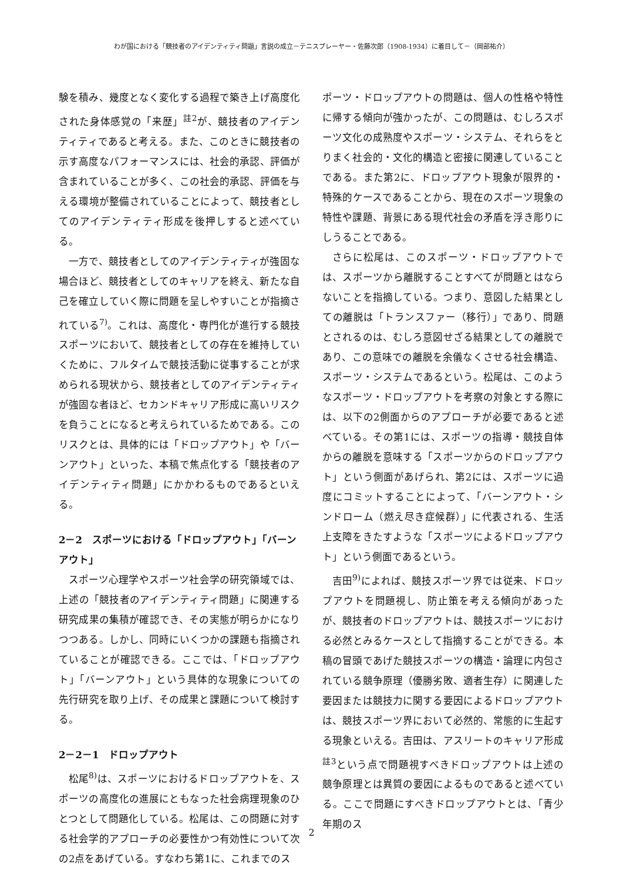わが国における「競技者のアイデンティティ問題」言説の成立－テニスプレーヤー・佐藤次郎（1908-1934）に着目して－（岡部祐介）
験を積み、幾度となく変化する過程で築き上げ高度化された身体感覚の「来歴」<sup>註2</sup>が、競技者のアイデンティティであると考える。また、このときに競技者の示す高度なパフォーマンスには、社会的承認、評価が含まれていることが多く、この社会的承認、評価を与える環境が整備されていることによって、競技者としてのアイデンティティ形成を後押しすると述べている。
一方で、競技者としてのアイデンティティが強固な場合ほど、競技者としてのキャリアを終え、新たな自己を確立していく際に問題を呈しやすいことが指摘されている<sup>7)</sup>。これは、高度化・専門化が進行する競技スポーツにおいて、競技者としての存在を維持していくために、フルタイムで競技活動に従事することが求められる現状から、競技者としてのアイデンティティが強固な者ほど、セカンドキャリア形成に高いリスクを負うことになると考えられているためである。このリスクとは、具体的には「ドロップアウト」や「バーンアウト」といった、本稿で焦点化する「競技者のアイデンティティ問題」にかかわるものであるといえる。
2－2　スポーツにおける「ドロップアウト」「バーンアウト」
スポーツ心理学やスポーツ社会学の研究領域では、上述の「競技者のアイデンティティ問題」に関連する研究成果の集積が確認でき、その実態が明らかになりつつある。しかし、同時にいくつかの課題も指摘されていることが確認できる。ここでは、「ドロップアウト」「バーンアウト」という具体的な現象についての先行研究を取り上げ、その成果と課題について検討する。
2－2－1　ドロップアウト
松尾<sup>8)</sup>は、スポーツにおけるドロップアウトを、スポーツの高度化の進展にともなった社会病理現象のひとつとして問題化している。松尾は、この問題に対する社会学的アプローチの必要性かつ有効性について次の2点をあげている。すなわち第1に、これまでのス
ポーツ・ドロップアウトの問題は、個人の性格や特性に帰する傾向が強かったが、この問題は、むしろスポーツ文化の成熟度やスポーツ・システム、それらをとりまく社会的・文化的構造と密接に関連していることである。また第2に、ドロップアウト現象が限界的・特殊的ケースであることから、現在のスポーツ現象の特性や課題、背景にある現代社会の矛盾を浮き彫りにしうることである。
さらに松尾は、このスポーツ・ドロップアウトでは、スポーツから離脱することすべてが問題とはならないことを指摘している。つまり、意図した結果としての離脱は「トランスファー（移行）」であり、問題とされるのは、むしろ意図せざる結果としての離脱であり、この意味での離脱を余儀なくさせる社会構造、スポーツ・システムであるという。松尾は、このようなスポーツ・ドロップアウトを考察の対象とする際には、以下の2側面からのアプローチが必要であると述べている。その第1には、スポーツの指導・競技自体からの離脱を意味する「スポーツからのドロップアウト」という側面があげられ、第2には、スポーツに過度にコミットすることによって、「バーンアウト・シンドローム（燃え尽き症候群）」に代表される、生活上支障をきたすような「スポーツによるドロップアウト」という側面であるという。
吉田<sup>9)</sup>によれば、競技スポーツ界では従来、ドロップアウトを問題視し、防止策を考える傾向があったが、競技者のドロップアウトは、競技スポーツにおける必然とみるケースとして指摘することができる。本稿の冒頭であげた競技スポーツの構造・論理に内包されている競争原理（優勝劣敗、適者生存）に関連した要因または競技力に関する要因によるドロップアウトは、競技スポーツ界において必然的、常態的に生起する現象といえる。吉田は、アスリートのキャリア形成<sup>註3</sup>という点で問題視すべきドロップアウトは上述の競争原理とは異質の要因によるものであると述べている。ここで問題にすべきドロップアウトとは、「青少年期のス
2